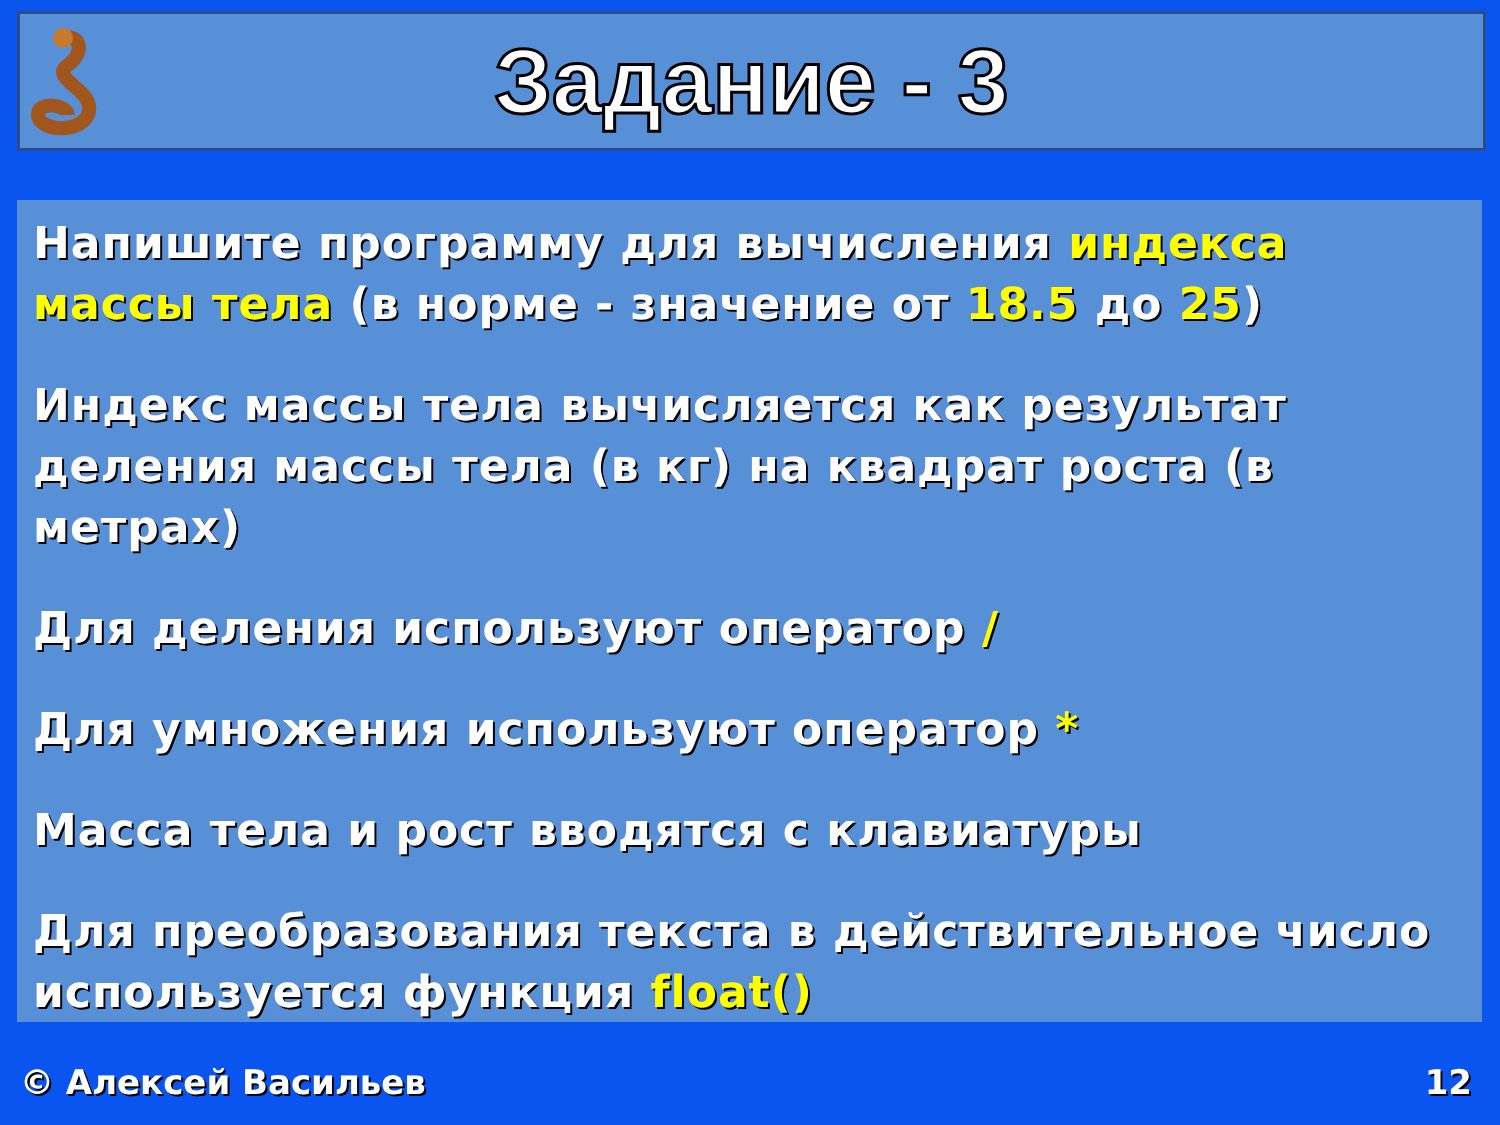Задание - 3
Напишите программу для вычисления индекса массы тела (в норме - значение от 18.5 до 25)
Индекс массы тела вычисляется как результат деления массы тела (в кг) на квадрат роста (в метрах)
Для деления используют оператор /
Для умножения используют оператор *
Масса тела и рост вводятся с клавиатуры
Для преобразования текста в действительное число используется функция float()
© Алексей Васильев 12